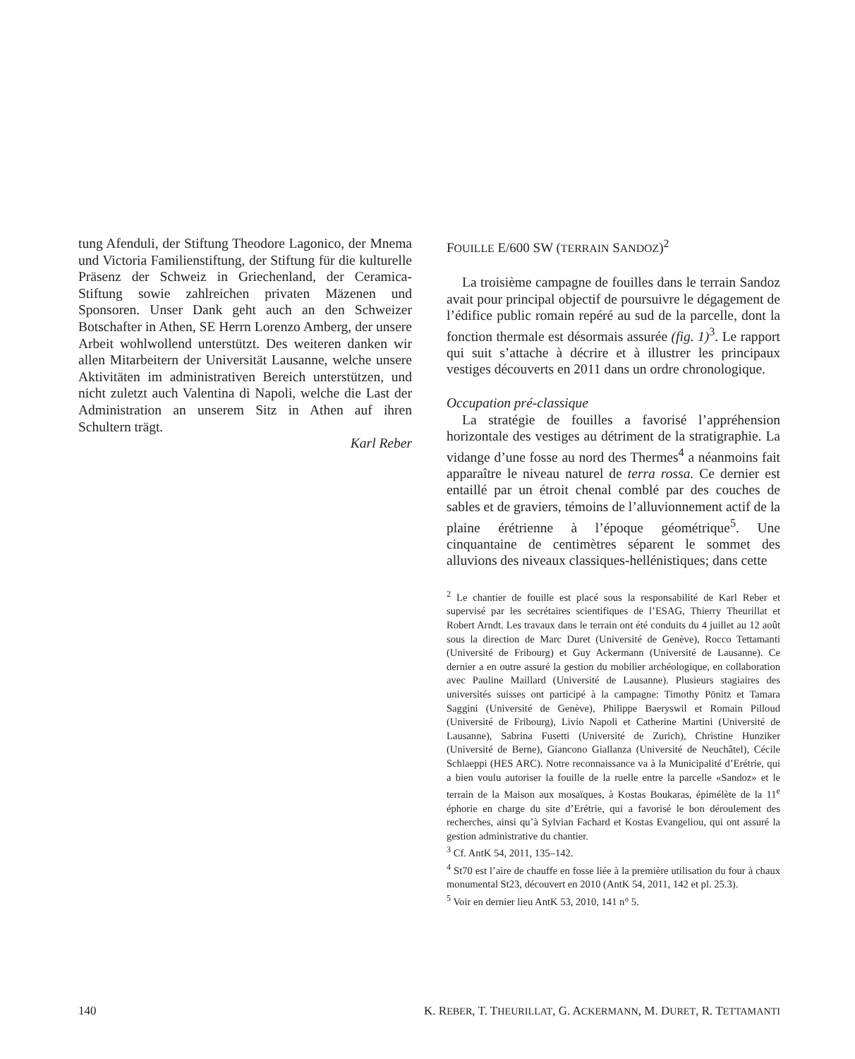tung Afenduli, der Stiftung Theodore Lagonico, der Mnema und Victoria Familienstiftung, der Stiftung für die kulturelle Präsenz der Schweiz in Griechenland, der Ceramica-Stiftung sowie zahlreichen privaten Mäzenen und Sponsoren. Unser Dank geht auch an den Schweizer Botschafter in Athen, SE Herrn Lorenzo Amberg, der unsere Arbeit wohlwollend unterstützt. Des weiteren danken wir allen Mitarbeitern der Universität Lausanne, welche unsere Aktivitäten im administrativen Bereich unterstützen, und nicht zuletzt auch Valentina di Napoli, welche die Last der Administration an unserem Sitz in Athen auf ihren Schultern trägt.
Karl Reber
FOUILLE E/600 SW (TERRAIN SANDOZ)<sup>2</sup>
La troisième campagne de fouilles dans le terrain Sandoz avait pour principal objectif de poursuivre le dégagement de l’édifice public romain repéré au sud de la parcelle, dont la fonction thermale est désormais assurée (fig. 1)<sup>3</sup>. Le rapport qui suit s’attache à décrire et à illustrer les principaux vestiges découverts en 2011 dans un ordre chronologique.
Occupation pré-classique
La stratégie de fouilles a favorisé l’appréhension horizontale des vestiges au détriment de la stratigraphie. La vidange d’une fosse au nord des Thermes<sup>4</sup> a néanmoins fait apparaître le niveau naturel de terra rossa. Ce dernier est entaillé par un étroit chenal comblé par des couches de sables et de graviers, témoins de l’alluvionnement actif de la plaine érétrienne à l’époque géométrique<sup>5</sup>. Une cinquantaine de centimètres séparent le sommet des alluvions des niveaux classiques-hellénistiques; dans cette
<sup>2</sup> Le chantier de fouille est placé sous la responsabilité de Karl Reber et supervisé par les secrétaires scientifiques de l’ESAG, Thierry Theurillat et Robert Arndt. Les travaux dans le terrain ont été conduits du 4 juillet au 12 août sous la direction de Marc Duret (Université de Genève), Rocco Tettamanti (Université de Fribourg) et Guy Ackermann (Université de Lausanne). Ce dernier a en outre assuré la gestion du mobilier archéologique, en collaboration avec Pauline Maillard (Université de Lausanne). Plusieurs stagiaires des universités suisses ont participé à la campagne: Timothy Pönitz et Tamara Saggini (Université de Genève), Philippe Baeryswil et Romain Pilloud (Université de Fribourg), Livio Napoli et Catherine Martini (Université de Lausanne), Sabrina Fusetti (Université de Zurich), Christine Hunziker (Université de Berne), Giancono Giallanza (Université de Neuchâtel), Cécile Schlaeppi (HES ARC). Notre reconnaissance va à la Municipalité d’Erétrie, qui a bien voulu autoriser la fouille de la ruelle entre la parcelle «Sandoz» et le terrain de la Maison aux mosaïques, à Kostas Boukaras, épimélète de la 11<sup>e</sup> éphorie en charge du site d’Erétrie, qui a favorisé le bon déroulement des recherches, ainsi qu’à Sylvian Fachard et Kostas Evangeliou, qui ont assuré la gestion administrative du chantier.
<sup>3</sup> Cf. AntK 54, 2011, 135–142.
<sup>4</sup> St70 est l’aire de chauffe en fosse liée à la première utilisation du four à chaux monumental St23, découvert en 2010 (AntK 54, 2011, 142 et pl. 25.3).
<sup>5</sup> Voir en dernier lieu AntK 53, 2010, 141 n° 5.
140 K. REBER, T. THEURILLAT, G. ACKERMANN, M. DURET, R. TETTAMANTI